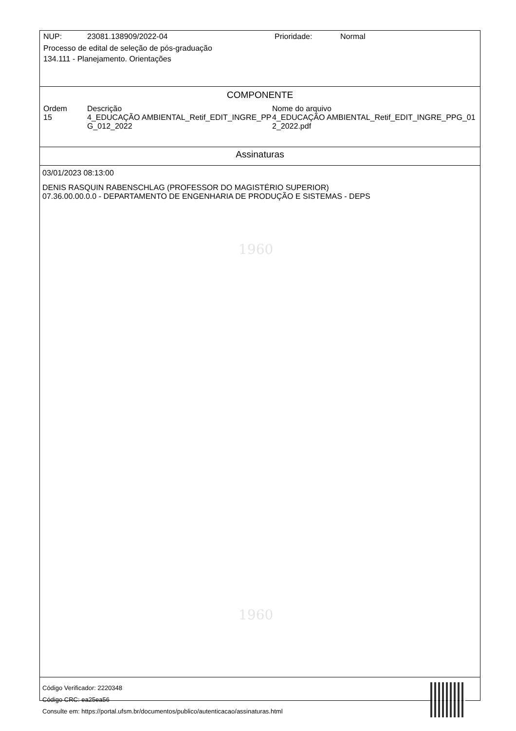1960
1960
| NUP: | 23081.138909/2022-04 | Prioridade: | Normal |
Processo de edital de seleção de pós-graduação
134.111 - Planejamento. Orientações
COMPONENTE
| Ordem | Descrição | Nome do arquivo |
| --- | --- | --- |
| 15 | 4_EDUCAÇÃO AMBIENTAL_Retif_EDIT_INGRE_PPG_012_2022 | 4_EDUCAÇÃO AMBIENTAL_Retif_EDIT_INGRE_PPG_012_2022.pdf |
Assinaturas
03/01/2023 08:13:00
DENIS RASQUIN RABENSCHLAG (PROFESSOR DO MAGISTÉRIO SUPERIOR)
07.36.00.00.0.0 - DEPARTAMENTO DE ENGENHARIA DE PRODUÇÃO E SISTEMAS - DEPS
Código Verificador: 2220348
Código CRC: ea25ea56
Consulte em: https://portal.ufsm.br/documentos/publico/autenticacao/assinaturas.html